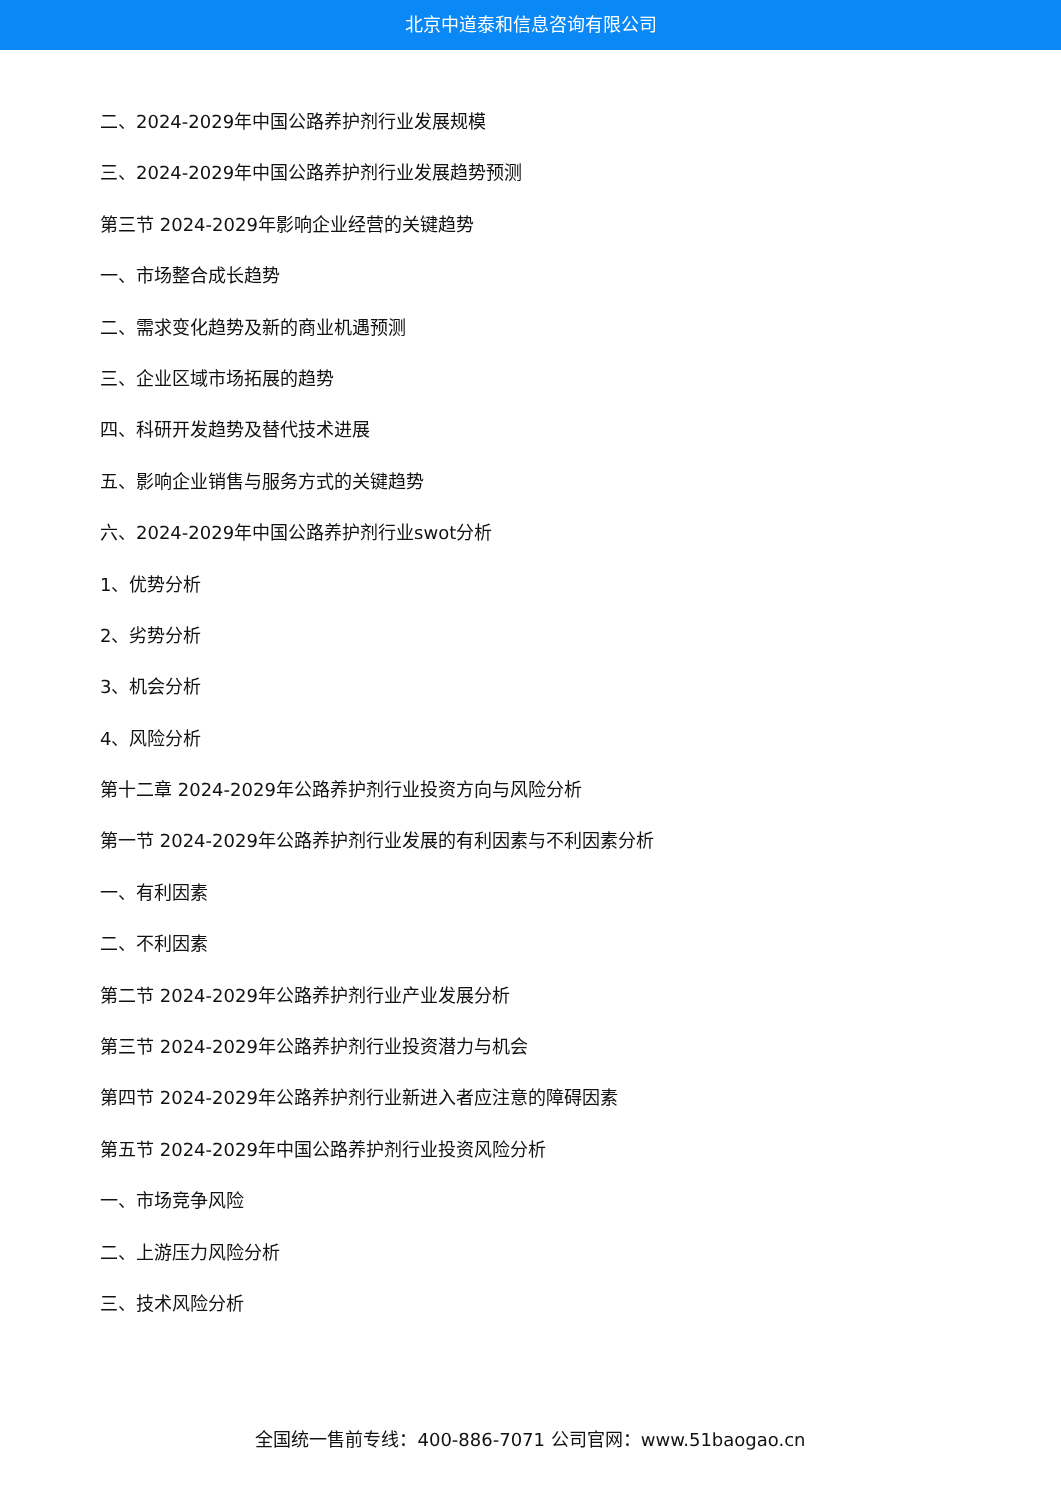北京中道泰和信息咨询有限公司
二、2024-2029年中国公路养护剂行业发展规模
三、2024-2029年中国公路养护剂行业发展趋势预测
第三节 2024-2029年影响企业经营的关键趋势
一、市场整合成长趋势
二、需求变化趋势及新的商业机遇预测
三、企业区域市场拓展的趋势
四、科研开发趋势及替代技术进展
五、影响企业销售与服务方式的关键趋势
六、2024-2029年中国公路养护剂行业swot分析
1、优势分析
2、劣势分析
3、机会分析
4、风险分析
第十二章 2024-2029年公路养护剂行业投资方向与风险分析
第一节 2024-2029年公路养护剂行业发展的有利因素与不利因素分析
一、有利因素
二、不利因素
第二节 2024-2029年公路养护剂行业产业发展分析
第三节 2024-2029年公路养护剂行业投资潜力与机会
第四节 2024-2029年公路养护剂行业新进入者应注意的障碍因素
第五节 2024-2029年中国公路养护剂行业投资风险分析
一、市场竞争风险
二、上游压力风险分析
三、技术风险分析
全国统一售前专线：400-886-7071 公司官网：www.51baogao.cn